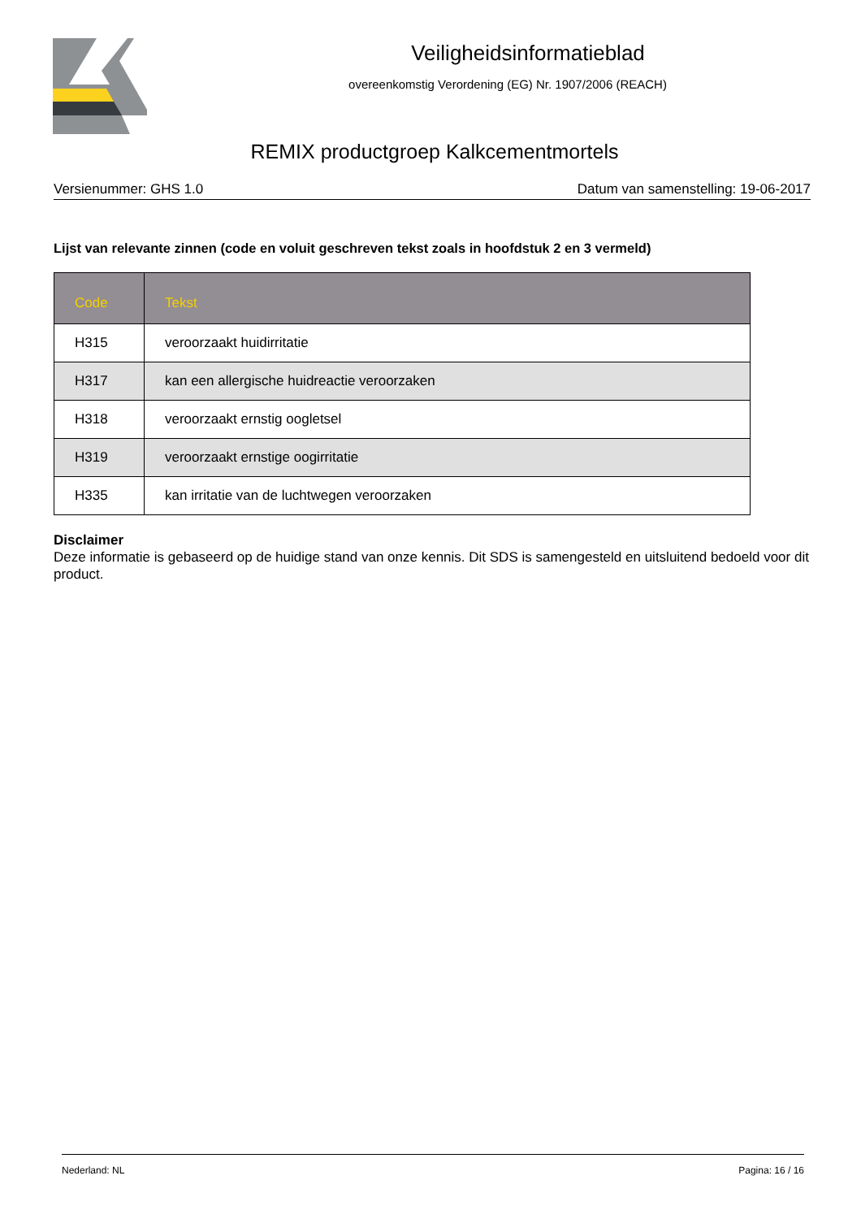Veiligheidsinformatieblad
overeenkomstig Verordening (EG) Nr. 1907/2006 (REACH)
REMIX productgroep Kalkcementmortels
Versienummer: GHS 1.0 Datum van samenstelling: 19-06-2017
Lijst van relevante zinnen (code en voluit geschreven tekst zoals in hoofdstuk 2 en 3 vermeld)
| Code | Tekst |
| --- | --- |
| H315 | veroorzaakt huidirritatie |
| H317 | kan een allergische huidreactie veroorzaken |
| H318 | veroorzaakt ernstig oogletsel |
| H319 | veroorzaakt ernstige oogirritatie |
| H335 | kan irritatie van de luchtwegen veroorzaken |
Disclaimer
Deze informatie is gebaseerd op de huidige stand van onze kennis. Dit SDS is samengesteld en uitsluitend bedoeld voor dit product.
Nederland: NL Pagina: 16 / 16